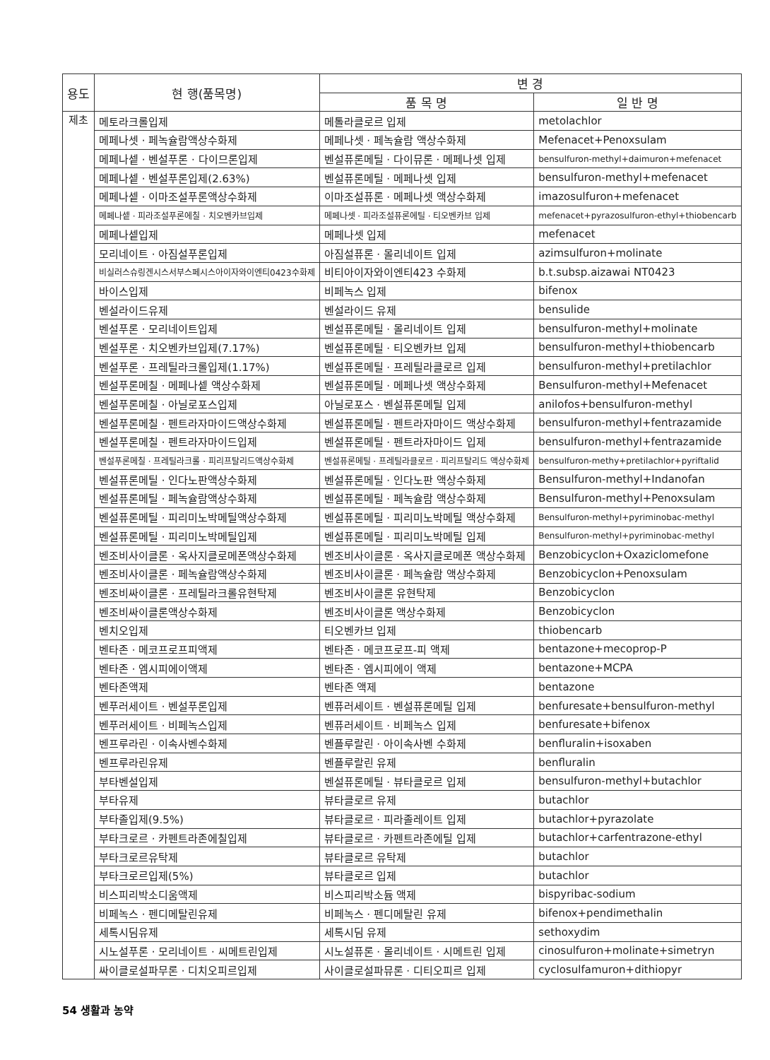| 용도 | 현 행(품목명) | 변 경 | |
| --- | --- | --- | --- |
| | | 품 목 명 | 일 반 명 |
| 제초 | 메토라크롤입제 | 메톨라클로르 입제 | metolachlor |
| | 메페나셋 · 페녹슐람액상수화제 | 메페나셋 · 페녹슐람 액상수화제 | Mefenacet+Penoxsulam |
| | 메페나셑 · 벤설푸론 · 다이므론입제 | 벤설퓨론메틸 · 다이뮤론 · 메페나셋 입제 | bensulfuron-methyl+daimuron+mefenacet |
| | 메페나셑 · 벤설푸론입제(2.63%) | 벤설퓨론메틸 · 메페나셋 입제 | bensulfuron-methyl+mefenacet |
| | 메페나셑 · 이마조설푸론액상수화제 | 이마조설퓨론 · 메페나셋 액상수화제 | imazosulfuron+mefenacet |
| | 메페나셑 · 피라조설푸론에칠 · 치오벤카브입제 | 메페나셋 · 피라조설퓨론에틸 · 티오벤카브 입제 | mefenacet+pyrazosulfuron-ethyl+thiobencarb |
| | 메페나셑입제 | 메페나셋 입제 | mefenacet |
| | 모리네이트 · 아짐설푸론입제 | 아짐설퓨론 · 몰리네이트 입제 | azimsulfuron+molinate |
| | 비실러스슈링겐시스서부스페시스아이자와이엔티0423수화제 | 비티아이자와이엔티423 수화제 | b.t.subsp.aizawai NT0423 |
| | 바이스입제 | 비페녹스 입제 | bifenox |
| | 벤설라이드유제 | 벤설라이드 유제 | bensulide |
| | 벤설푸론 · 모리네이트입제 | 벤설퓨론메틸 · 몰리네이트 입제 | bensulfuron-methyl+molinate |
| | 벤설푸론 · 치오벤카브입제(7.17%) | 벤설퓨론메틸 · 티오벤카브 입제 | bensulfuron-methyl+thiobencarb |
| | 벤설푸론 · 프레틸라크롤입제(1.17%) | 벤설퓨론메틸 · 프레틸라클로르 입제 | bensulfuron-methyl+pretilachlor |
| | 벤설푸론메칠 · 메페나셑 액상수화제 | 벤설퓨론메틸 · 메페나셋 액상수화제 | Bensulfuron-methyl+Mefenacet |
| | 벤설푸론메칠 · 아닐로포스입제 | 아닐로포스 · 벤설퓨론메틸 입제 | anilofos+bensulfuron-methyl |
| | 벤설푸론메칠 · 펜트라자마이드액상수화제 | 벤설퓨론메틸 · 펜트라자마이드 액상수화제 | bensulfuron-methyl+fentrazamide |
| | 벤설푸론메칠 · 펜트라자마이드입제 | 벤설퓨론메틸 · 펜트라자마이드 입제 | bensulfuron-methyl+fentrazamide |
| | 벤설푸론메칠 · 프레틸라크롤 · 피리프탈리드액상수화제 | 벤설퓨론메틸 · 프레틸라클로르 · 피리프탈리드 액상수화제 | bensulfuron-methy+pretilachlor+pyriftalid |
| | 벤설퓨론메틸 · 인다노판액상수화제 | 벤설퓨론메틸 · 인다노판 액상수화제 | Bensulfuron-methyl+Indanofan |
| | 벤설퓨론메틸 · 페녹슐람액상수화제 | 벤설퓨론메틸 · 페녹슐람 액상수화제 | Bensulfuron-methyl+Penoxsulam |
| | 벤설퓨론메틸 · 피리미노박메틸액상수화제 | 벤설퓨론메틸 · 피리미노박메틸 액상수화제 | Bensulfuron-methyl+pyriminobac-methyl |
| | 벤설퓨론메틸 · 피리미노박메틸입제 | 벤설퓨론메틸 · 피리미노박메틸 입제 | Bensulfuron-methyl+pyriminobac-methyl |
| | 벤조비사이클론 · 옥사지클로메폰액상수화제 | 벤조비사이클론 · 옥사지클로메폰 액상수화제 | Benzobicyclon+Oxaziclomefone |
| | 벤조비사이클론 · 페녹슐람액상수화제 | 벤조비사이클론 · 페녹슐람 액상수화제 | Benzobicyclon+Penoxsulam |
| | 벤조비싸이클론 · 프레틸라크롤유현탁제 | 벤조비사이클론 유현탁제 | Benzobicyclon |
| | 벤조비싸이클론액상수화제 | 벤조비사이클론 액상수화제 | Benzobicyclon |
| | 벤치오입제 | 티오벤카브 입제 | thiobencarb |
| | 벤타존 · 메코프로프피액제 | 벤타존 · 메코프로프-피 액제 | bentazone+mecoprop-P |
| | 벤타존 · 엠시피에이액제 | 벤타존 · 엠시피에이 액제 | bentazone+MCPA |
| | 벤타존액제 | 벤타존 액제 | bentazone |
| | 벤푸러세이트 · 벤설푸론입제 | 벤퓨러세이트 · 벤설퓨론메틸 입제 | benfuresate+bensulfuron-methyl |
| | 벤푸러세이트 · 비페녹스입제 | 벤퓨러세이트 · 비페녹스 입제 | benfuresate+bifenox |
| | 벤프루라린 · 이속사벤수화제 | 벤플루랄린 · 아이속사벤 수화제 | benfluralin+isoxaben |
| | 벤프루라린유제 | 벤플루랄린 유제 | benfluralin |
| | 부타벤설입제 | 벤설퓨론메틸 · 뷰타클로르 입제 | bensulfuron-methyl+butachlor |
| | 부타유제 | 뷰타클로르 유제 | butachlor |
| | 부타졸입제(9.5%) | 뷰타클로르 · 피라졸레이트 입제 | butachlor+pyrazolate |
| | 부타크로르 · 카펜트라존에칠입제 | 뷰타클로르 · 카펜트라존에틸 입제 | butachlor+carfentrazone-ethyl |
| | 부타크로르유탁제 | 뷰타클로르 유탁제 | butachlor |
| | 부타크로르입제(5%) | 뷰타클로르 입제 | butachlor |
| | 비스피리박소디움액제 | 비스피리박소듐 액제 | bispyribac-sodium |
| | 비페녹스 · 펜디메탈린유제 | 비페녹스 · 펜디메탈린 유제 | bifenox+pendimethalin |
| | 세톡시딤유제 | 세톡시딤 유제 | sethoxydim |
| | 시노설푸론 · 모리네이트 · 씨메트린입제 | 시노설퓨론 · 몰리네이트 · 시메트린 입제 | cinosulfuron+molinate+simetryn |
| | 싸이클로설파무론 · 디치오피르입제 | 사이클로설파뮤론 · 디티오피르 입제 | cyclosulfamuron+dithiopyr |
54 생활과 농약